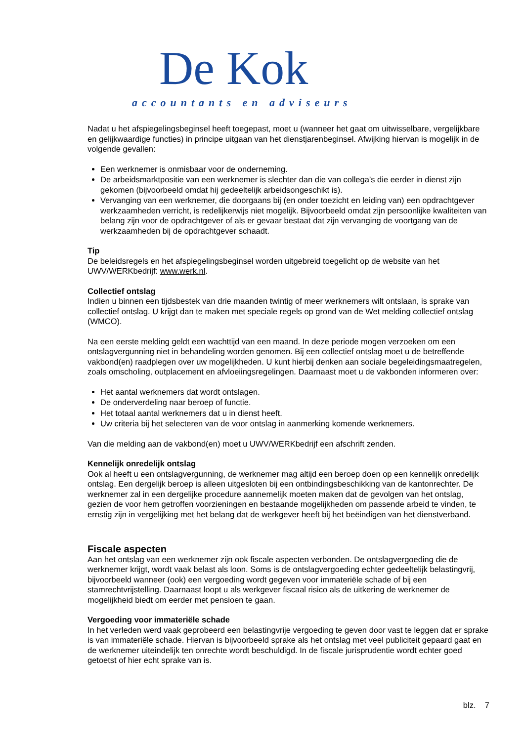De Kok
accountants en adviseurs
Nadat u het afspiegelingsbeginsel heeft toegepast, moet u (wanneer het gaat om uitwisselbare, vergelijkbare en gelijkwaardige functies) in principe uitgaan van het dienstjarenbeginsel. Afwijking hiervan is mogelijk in de volgende gevallen:
Een werknemer is onmisbaar voor de onderneming.
De arbeidsmarktpositie van een werknemer is slechter dan die van collega’s die eerder in dienst zijn gekomen (bijvoorbeeld omdat hij gedeeltelijk arbeidsongeschikt is).
Vervanging van een werknemer, die doorgaans bij (en onder toezicht en leiding van) een opdrachtgever werkzaamheden verricht, is redelijkerwijs niet mogelijk. Bijvoorbeeld omdat zijn persoonlijke kwaliteiten van belang zijn voor de opdrachtgever of als er gevaar bestaat dat zijn vervanging de voortgang van de werkzaamheden bij de opdrachtgever schaadt.
Tip
De beleidsregels en het afspiegelingsbeginsel worden uitgebreid toegelicht op de website van het UWV/WERKbedrijf: www.werk.nl.
Collectief ontslag
Indien u binnen een tijdsbestek van drie maanden twintig of meer werknemers wilt ontslaan, is sprake van collectief ontslag. U krijgt dan te maken met speciale regels op grond van de Wet melding collectief ontslag (WMCO).
Na een eerste melding geldt een wachttijd van een maand. In deze periode mogen verzoeken om een ontslagvergunning niet in behandeling worden genomen. Bij een collectief ontslag moet u de betreffende vakbond(en) raadplegen over uw mogelijkheden. U kunt hierbij denken aan sociale begeleidingsmaatregelen, zoals omscholing, outplacement en afvloeiingsregelingen. Daarnaast moet u de vakbonden informeren over:
Het aantal werknemers dat wordt ontslagen.
De onderverdeling naar beroep of functie.
Het totaal aantal werknemers dat u in dienst heeft.
Uw criteria bij het selecteren van de voor ontslag in aanmerking komende werknemers.
Van die melding aan de vakbond(en) moet u UWV/WERKbedrijf een afschrift zenden.
Kennelijk onredelijk ontslag
Ook al heeft u een ontslagvergunning, de werknemer mag altijd een beroep doen op een kennelijk onredelijk ontslag. Een dergelijk beroep is alleen uitgesloten bij een ontbindingsbeschikking van de kantonrechter. De werknemer zal in een dergelijke procedure aannemelijk moeten maken dat de gevolgen van het ontslag, gezien de voor hem getroffen voorzieningen en bestaande mogelijkheden om passende arbeid te vinden, te ernstig zijn in vergelijking met het belang dat de werkgever heeft bij het beëindigen van het dienstverband.
Fiscale aspecten
Aan het ontslag van een werknemer zijn ook fiscale aspecten verbonden. De ontslagvergoeding die de werknemer krijgt, wordt vaak belast als loon. Soms is de ontslagvergoeding echter gedeeltelijk belastingvrij, bijvoorbeeld wanneer (ook) een vergoeding wordt gegeven voor immateriële schade of bij een stamrechtvrijstelling. Daarnaast loopt u als werkgever fiscaal risico als de uitkering de werknemer de mogelijkheid biedt om eerder met pensioen te gaan.
Vergoeding voor immateriële schade
In het verleden werd vaak geprobeerd een belastingvrije vergoeding te geven door vast te leggen dat er sprake is van immateriële schade. Hiervan is bijvoorbeeld sprake als het ontslag met veel publiciteit gepaard gaat en de werknemer uiteindelijk ten onrechte wordt beschuldigd. In de fiscale jurisprudentie wordt echter goed getoetst of hier echt sprake van is.
blz. 7